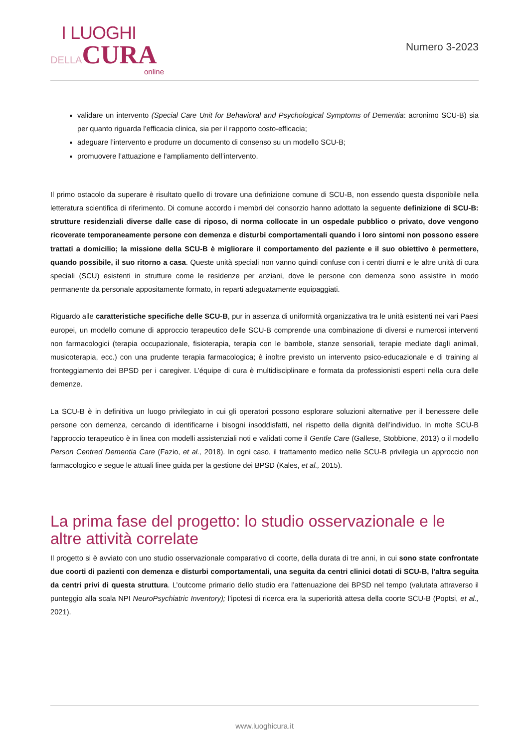I LUOGHI
DELLA CURA
online
Numero 3-2023
validare un intervento (Special Care Unit for Behavioral and Psychological Symptoms of Dementia: acronimo SCU-B) sia per quanto riguarda l’efficacia clinica, sia per il rapporto costo-efficacia;
adeguare l’intervento e produrre un documento di consenso su un modello SCU-B;
promuovere l’attuazione e l’ampliamento dell’intervento.
Il primo ostacolo da superare è risultato quello di trovare una definizione comune di SCU-B, non essendo questa disponibile nella letteratura scientifica di riferimento. Di comune accordo i membri del consorzio hanno adottato la seguente definizione di SCU-B: strutture residenziali diverse dalle case di riposo, di norma collocate in un ospedale pubblico o privato, dove vengono ricoverate temporaneamente persone con demenza e disturbi comportamentali quando i loro sintomi non possono essere trattati a domicilio; la missione della SCU-B è migliorare il comportamento del paziente e il suo obiettivo è permettere, quando possibile, il suo ritorno a casa. Queste unità speciali non vanno quindi confuse con i centri diurni e le altre unità di cura speciali (SCU) esistenti in strutture come le residenze per anziani, dove le persone con demenza sono assistite in modo permanente da personale appositamente formato, in reparti adeguatamente equipaggiati.
Riguardo alle caratteristiche specifiche delle SCU-B, pur in assenza di uniformità organizzativa tra le unità esistenti nei vari Paesi europei, un modello comune di approccio terapeutico delle SCU-B comprende una combinazione di diversi e numerosi interventi non farmacologici (terapia occupazionale, fisioterapia, terapia con le bambole, stanze sensoriali, terapie mediate dagli animali, musicoterapia, ecc.) con una prudente terapia farmacologica; è inoltre previsto un intervento psico-educazionale e di training al fronteggiamento dei BPSD per i caregiver. L’équipe di cura è multidisciplinare e formata da professionisti esperti nella cura delle demenze.
La SCU-B è in definitiva un luogo privilegiato in cui gli operatori possono esplorare soluzioni alternative per il benessere delle persone con demenza, cercando di identificarne i bisogni insoddisfatti, nel rispetto della dignità dell’individuo. In molte SCU-B l’approccio terapeutico è in linea con modelli assistenziali noti e validati come il Gentle Care (Gallese, Stobbione, 2013) o il modello Person Centred Dementia Care (Fazio, et al., 2018). In ogni caso, il trattamento medico nelle SCU-B privilegia un approccio non farmacologico e segue le attuali linee guida per la gestione dei BPSD (Kales, et al., 2015).
La prima fase del progetto: lo studio osservazionale e le altre attività correlate
Il progetto si è avviato con uno studio osservazionale comparativo di coorte, della durata di tre anni, in cui sono state confrontate due coorti di pazienti con demenza e disturbi comportamentali, una seguita da centri clinici dotati di SCU-B, l’altra seguita da centri privi di questa struttura. L’outcome primario dello studio era l’attenuazione dei BPSD nel tempo (valutata attraverso il punteggio alla scala NPI NeuroPsychiatric Inventory); l’ipotesi di ricerca era la superiorità attesa della coorte SCU-B (Poptsi, et al., 2021).
www.luoghicura.it